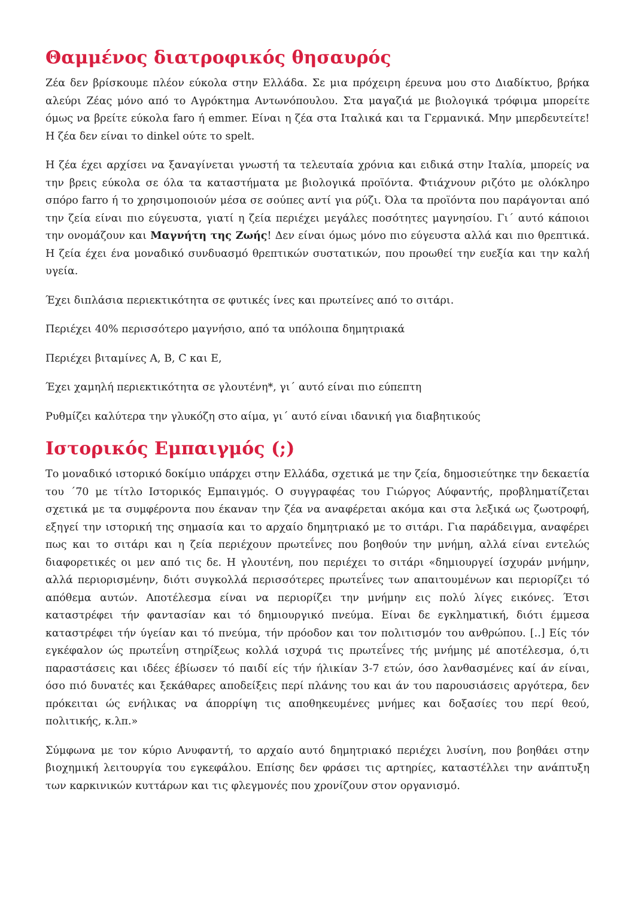Θαμμένος διατροφικός θησαυρός
Ζέα δεν βρίσκουμε πλέον εύκολα στην Ελλάδα. Σε μια πρόχειρη έρευνα μου στο Διαδίκτυο, βρήκα αλεύρι Ζέας μόνο από το Αγρόκτημα Αντωνόπουλου. Στα μαγαζιά με βιολογικά τρόφιμα μπορείτε όμως να βρείτε εύκολα faro ή emmer. Είναι η ζέα στα Ιταλικά και τα Γερμανικά. Μην μπερδευτείτε! Η ζέα δεν είναι το dinkel ούτε το spelt.
Η ζέα έχει αρχίσει να ξαναγίνεται γνωστή τα τελευταία χρόνια και ειδικά στην Ιταλία, μπορείς να την βρεις εύκολα σε όλα τα καταστήματα με βιολογικά προϊόντα. Φτιάχνουν ριζότο με ολόκληρο σπόρο farro ή το χρησιμοποιούν μέσα σε σούπες αντί για ρύζι. Όλα τα προϊόντα που παράγονται από την ζεία είναι πιο εύγευστα, γιατί η ζεία περιέχει μεγάλες ποσότητες μαγνησίου. Γι΄ αυτό κάποιοι την ονομάζουν και Μαγνήτη της Ζωής! Δεν είναι όμως μόνο πιο εύγευστα αλλά και πιο θρεπτικά. Η ζεία έχει ένα μοναδικό συνδυασμό θρεπτικών συστατικών, που προωθεί την ευεξία και την καλή υγεία.
Έχει διπλάσια περιεκτικότητα σε φυτικές ίνες και πρωτείνες από το σιτάρι.
Περιέχει 40% περισσότερο μαγνήσιο, από τα υπόλοιπα δημητριακά
Περιέχει βιταμίνες A, B, C και E,
Έχει χαμηλή περιεκτικότητα σε γλουτένη*, γι΄ αυτό είναι πιο εύπεπτη
Ρυθμίζει καλύτερα την γλυκόζη στο αίμα, γι΄ αυτό είναι ιδανική για διαβητικούς
Ιστορικός Εμπαιγμός (;)
Το μοναδικό ιστορικό δοκίμιο υπάρχει στην Ελλάδα, σχετικά με την ζεία, δημοσιεύτηκε την δεκαετία του ΄70 με τίτλο Ιστορικός Εμπαιγμός. Ο συγγραφέας του Γιώργος Αύφαντής, προβληματίζεται σχετικά με τα συμφέροντα που έκαναν την ζέα να αναφέρεται ακόμα και στα λεξικά ως ζωοτροφή, εξηγεί την ιστορική της σημασία και το αρχαίο δημητριακό με το σιτάρι. Για παράδειγμα, αναφέρει πως και το σιτάρι και η ζεία περιέχουν πρωτεΐνες που βοηθούν την μνήμη, αλλά είναι εντελώς διαφορετικές οι μεν από τις δε. Η γλουτένη, που περιέχει το σιτάρι «δημιουργεί ίσχυράν μνήμην, αλλά περιορισμένην, διότι συγκολλά περισσότερες πρωτεΐνες των απαιτουμένων και περιορίζει τό απόθεμα αυτών. Αποτέλεσμα είναι να περιορίζει την μνήμην εις πολύ λίγες εικόνες. Έτσι καταστρέφει τήν φαντασίαν και τό δημιουργικό πνεύμα. Είναι δε εγκληματική, διότι έμμεσα καταστρέφει τήν ύγείαν και τό πνεύμα, τήν πρόοδον και τον πολιτισμόν του ανθρώπου. [..] Είς τόν εγκέφαλον ώς πρωτεΐνη στηρίξεως κολλά ισχυρά τις πρωτεΐνες τής μνήμης μέ αποτέλεσμα, ό,τι παραστάσεις και ιδέες έβίωσεν τό παιδί είς τήν ήλικίαν 3-7 ετών, όσο λανθασμένες καί άν είναι, όσο πιό δυνατές και ξεκάθαρες αποδείξεις περί πλάνης του και άν του παρουσιάσεις αργότερα, δεν πρόκειται ώς ενήλικας να άπορρίψη τις αποθηκευμένες μνήμες και δοξασίες του περί θεού, πολιτικής, κ.λπ.»
Σύμφωνα με τον κύριο Ανυφαντή, το αρχαίο αυτό δημητριακό περιέχει λυσίνη, που βοηθάει στην βιοχημική λειτουργία του εγκεφάλου. Επίσης δεν φράσει τις αρτηρίες, καταστέλλει την ανάπτυξη των καρκινικών κυττάρων και τις φλεγμονές που χρονίζουν στον οργανισμό.